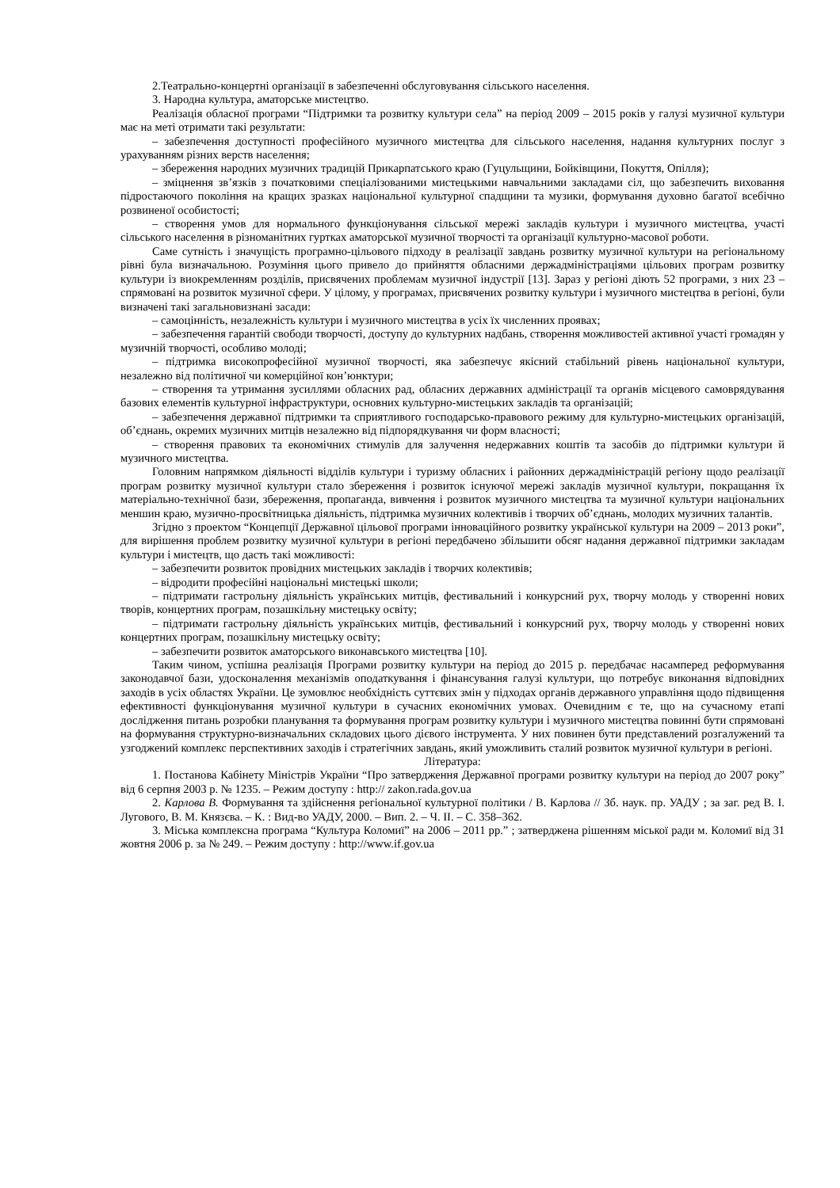2.Театрально-концертні організації в забезпеченні обслуговування сільського населення.
3. Народна культура, аматорське мистецтво.
Реалізація обласної програми “Підтримки та розвитку культури села” на період 2009 – 2015 років у галузі музичної культури має на меті отримати такі результати:
– забезпечення доступності професійного музичного мистецтва для сільського населення, надання культурних послуг з урахуванням різних верств населення;
– збереження народних музичних традицій Прикарпатського краю (Гуцульщини, Бойківщини, Покуття, Опілля);
– зміцнення зв’язків з початковими спеціалізованими мистецькими навчальними закладами сіл, що забезпечить виховання підростаючого покоління на кращих зразках національної культурної спадщини та музики, формування духовно багатої всебічно розвиненої особистості;
– створення умов для нормального функціонування сільської мережі закладів культури і музичного мистецтва, участі сільського населення в різноманітних гуртках аматорської музичної творчості та організації культурно-масової роботи.
Саме сутність і значущість програмно-цільового підходу в реалізації завдань розвитку музичної культури на регіональному рівні була визначальною. Розуміння цього привело до прийняття обласними держадміністраціями цільових програм розвитку культури із виокремленням розділів, присвячених проблемам музичної індустрії [13]. Зараз у регіоні діють 52 програми, з них 23 – спрямовані на розвиток музичної сфери. У цілому, у програмах, присвячених розвитку культури і музичного мистецтва в регіоні, були визначені такі загальновизнані засади:
– самоцінність, незалежність культури і музичного мистецтва в усіх їх численних проявах;
– забезпечення гарантій свободи творчості, доступу до культурних надбань, створення можливостей активної участі громадян у музичній творчості, особливо молоді;
– підтримка високопрофесійної музичної творчості, яка забезпечує якісний стабільний рівень національної культури, незалежно від політичної чи комерційної кон’юнктури;
– створення та утримання зусиллями обласних рад, обласних державних адміністрації та органів місцевого самоврядування базових елементів культурної інфраструктури, основних культурно-мистецьких закладів та організацій;
– забезпечення державної підтримки та сприятливого господарсько-правового режиму для культурно-мистецьких організацій, об’єднань, окремих музичних митців незалежно від підпорядкування чи форм власності;
– створення правових та економічних стимулів для залучення недержавних коштів та засобів до підтримки культури й музичного мистецтва.
Головним напрямком діяльності відділів культури і туризму обласних і районних держадміністрацій регіону щодо реалізації програм розвитку музичної культури стало збереження і розвиток існуючої мережі закладів музичної культури, покращання їх матеріально-технічної бази, збереження, пропаганда, вивчення і розвиток музичного мистецтва та музичної культури національних меншин краю, музично-просвітницька діяльність, підтримка музичних колективів і творчих об’єднань, молодих музичних талантів.
Згідно з проектом “Концепції Державної цільової програми інноваційного розвитку української культури на 2009 – 2013 роки”, для вирішення проблем розвитку музичної культури в регіоні передбачено збільшити обсяг надання державної підтримки закладам культури і мистецтв, що дасть такі можливості:
– забезпечити розвиток провідних мистецьких закладів і творчих колективів;
– відродити професійні національні мистецькі школи;
– підтримати гастрольну діяльність українських митців, фестивальний і конкурсний рух, творчу молодь у створенні нових творів, концертних програм, позашкільну мистецьку освіту;
– підтримати гастрольну діяльність українських митців, фестивальний і конкурсний рух, творчу молодь у створенні нових концертних програм, позашкільну мистецьку освіту;
– забезпечити розвиток аматорського виконавського мистецтва [10].
Таким чином, успішна реалізація Програми розвитку культури на період до 2015 р. передбачає насамперед реформування законодавчої бази, удосконалення механізмів оподаткування і фінансування галузі культури, що потребує виконання відповідних заходів в усіх областях України. Це зумовлює необхідність суттєвих змін у підходах органів державного управління щодо підвищення ефективності функціонування музичної культури в сучасних економічних умовах. Очевидним є те, що на сучасному етапі дослідження питань розробки планування та формування програм розвитку культури і музичного мистецтва повинні бути спрямовані на формування структурно-визначальних складових цього дієвого інструмента. У них повинен бути представлений розгалужений та узгоджений комплекс перспективних заходів і стратегічних завдань, який уможливить сталий розвиток музичної культури в регіоні.
Література:
1. Постанова Кабінету Міністрів України “Про затвердження Державної програми розвитку культури на період до 2007 року” від 6 серпня 2003 р. № 1235. – Режим доступу : http:// zakon.rada.gov.ua
2. Карлова В. Формування та здійснення регіональної культурної політики / В. Карлова // Зб. наук. пр. УАДУ ; за заг. ред В. І. Лугового, В. М. Князєва. – К. : Вид-во УАДУ, 2000. – Вип. 2. – Ч. ІІ. – С. 358–362.
3. Міська комплексна програма “Культура Коломиї” на 2006 – 2011 рр.” ; затверджена рішенням міської ради м. Коломиї від 31 жовтня 2006 р. за № 249. – Режим доступу : http://www.if.gov.ua